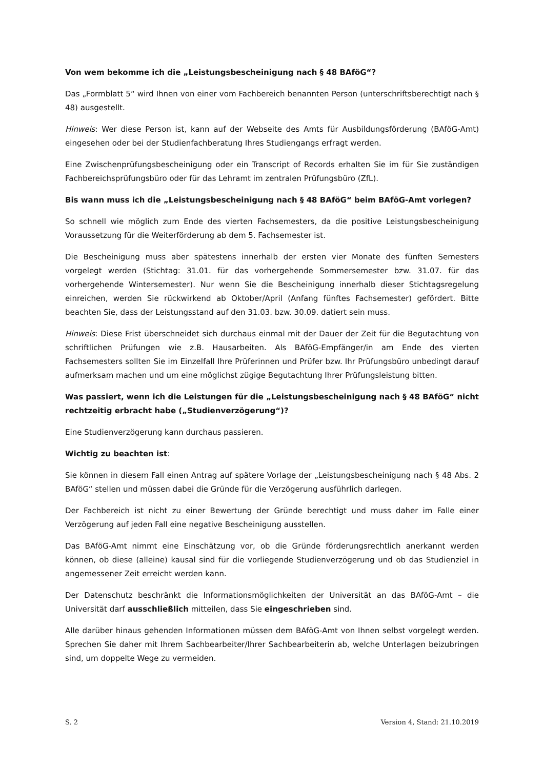Von wem bekomme ich die „Leistungsbescheinigung nach § 48 BAföG“?
Das „Formblatt 5“ wird Ihnen von einer vom Fachbereich benannten Person (unterschriftsberechtigt nach § 48) ausgestellt.
Hinweis: Wer diese Person ist, kann auf der Webseite des Amts für Ausbildungsförderung (BAföG-Amt) eingesehen oder bei der Studienfachberatung Ihres Studiengangs erfragt werden.
Eine Zwischenprüfungsbescheinigung oder ein Transcript of Records erhalten Sie im für Sie zuständigen Fachbereichsprüfungsbüro oder für das Lehramt im zentralen Prüfungsbüro (ZfL).
Bis wann muss ich die „Leistungsbescheinigung nach § 48 BAföG“ beim BAföG-Amt vorlegen?
So schnell wie möglich zum Ende des vierten Fachsemesters, da die positive Leistungsbescheinigung Voraussetzung für die Weiterförderung ab dem 5. Fachsemester ist.
Die Bescheinigung muss aber spätestens innerhalb der ersten vier Monate des fünften Semesters vorgelegt werden (Stichtag: 31.01. für das vorhergehende Sommersemester bzw. 31.07. für das vorhergehende Wintersemester). Nur wenn Sie die Bescheinigung innerhalb dieser Stichtagsregelung einreichen, werden Sie rückwirkend ab Oktober/April (Anfang fünftes Fachsemester) gefördert. Bitte beachten Sie, dass der Leistungsstand auf den 31.03. bzw. 30.09. datiert sein muss.
Hinweis: Diese Frist überschneidet sich durchaus einmal mit der Dauer der Zeit für die Begutachtung von schriftlichen Prüfungen wie z.B. Hausarbeiten. Als BAföG-Empfänger/in am Ende des vierten Fachsemesters sollten Sie im Einzelfall Ihre Prüferinnen und Prüfer bzw. Ihr Prüfungsbüro unbedingt darauf aufmerksam machen und um eine möglichst zügige Begutachtung Ihrer Prüfungsleistung bitten.
Was passiert, wenn ich die Leistungen für die „Leistungsbescheinigung nach § 48 BAföG“ nicht rechtzeitig erbracht habe („Studienverzögerung“)?
Eine Studienverzögerung kann durchaus passieren.
Wichtig zu beachten ist:
Sie können in diesem Fall einen Antrag auf spätere Vorlage der „Leistungsbescheinigung nach § 48 Abs. 2 BAföG“ stellen und müssen dabei die Gründe für die Verzögerung ausführlich darlegen.
Der Fachbereich ist nicht zu einer Bewertung der Gründe berechtigt und muss daher im Falle einer Verzögerung auf jeden Fall eine negative Bescheinigung ausstellen.
Das BAföG-Amt nimmt eine Einschätzung vor, ob die Gründe förderungsrechtlich anerkannt werden können, ob diese (alleine) kausal sind für die vorliegende Studienverzögerung und ob das Studienziel in angemessener Zeit erreicht werden kann.
Der Datenschutz beschränkt die Informationsmöglichkeiten der Universität an das BAföG-Amt – die Universität darf ausschließlich mitteilen, dass Sie eingeschrieben sind.
Alle darüber hinaus gehenden Informationen müssen dem BAföG-Amt von Ihnen selbst vorgelegt werden. Sprechen Sie daher mit Ihrem Sachbearbeiter/Ihrer Sachbearbeiterin ab, welche Unterlagen beizubringen sind, um doppelte Wege zu vermeiden.
S. 2 Version 4, Stand: 21.10.2019